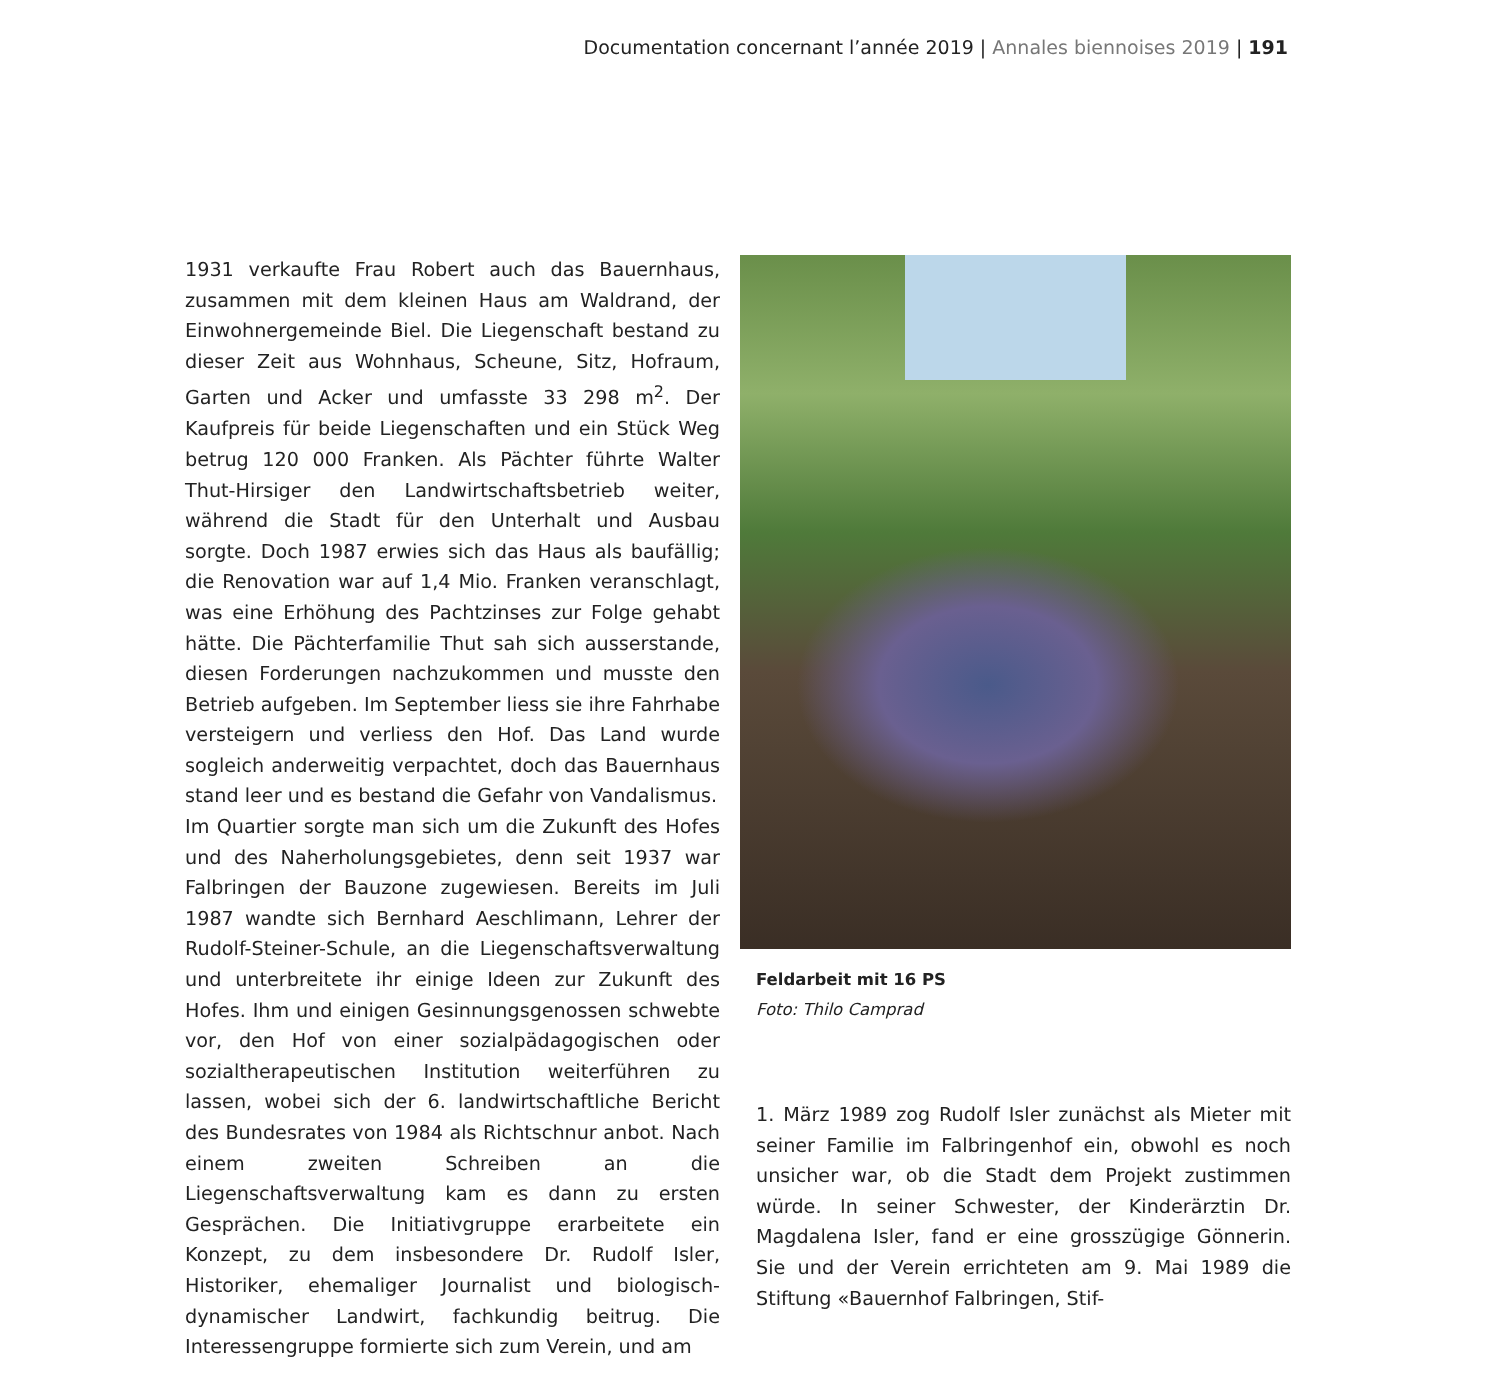Documentation concernant l’année 2019 | Annales biennoises 2019 | 191
1931 verkaufte Frau Robert auch das Bauernhaus, zusammen mit dem kleinen Haus am Waldrand, der Einwohnergemeinde Biel. Die Liegenschaft bestand zu dieser Zeit aus Wohnhaus, Scheune, Sitz, Hofraum, Garten und Acker und umfasste 33 298 m<sup>2</sup>. Der Kaufpreis für beide Liegenschaften und ein Stück Weg betrug 120 000 Franken. Als Pächter führte Walter Thut-Hirsiger den Landwirtschaftsbetrieb weiter, während die Stadt für den Unterhalt und Ausbau sorgte. Doch 1987 erwies sich das Haus als baufällig; die Renovation war auf 1,4 Mio. Franken veranschlagt, was eine Erhöhung des Pachtzinses zur Folge gehabt hätte. Die Pächterfamilie Thut sah sich ausserstande, diesen Forderungen nachzukommen und musste den Betrieb aufgeben. Im September liess sie ihre Fahrhabe versteigern und verliess den Hof. Das Land wurde sogleich anderweitig verpachtet, doch das Bauernhaus stand leer und es bestand die Gefahr von Vandalismus.
Im Quartier sorgte man sich um die Zukunft des Hofes und des Naherholungsgebietes, denn seit 1937 war Falbringen der Bauzone zugewiesen. Bereits im Juli 1987 wandte sich Bernhard Aeschlimann, Lehrer der Rudolf-Steiner-Schule, an die Liegenschaftsverwaltung und unterbreitete ihr einige Ideen zur Zukunft des Hofes. Ihm und einigen Gesinnungsgenossen schwebte vor, den Hof von einer sozialpädagogischen oder sozialtherapeutischen Institution weiterführen zu lassen, wobei sich der 6. landwirtschaftliche Bericht des Bundesrates von 1984 als Richtschnur anbot. Nach einem zweiten Schreiben an die Liegenschaftsverwaltung kam es dann zu ersten Gesprächen. Die Initiativgruppe erarbeitete ein Konzept, zu dem insbesondere Dr. Rudolf Isler, Historiker, ehemaliger Journalist und biologisch-dynamischer Landwirt, fachkundig beitrug. Die Interessengruppe formierte sich zum Verein, und am
Feldarbeit mit 16 PS
Foto: Thilo Camprad
1. März 1989 zog Rudolf Isler zunächst als Mieter mit seiner Familie im Falbringenhof ein, obwohl es noch unsicher war, ob die Stadt dem Projekt zustimmen würde. In seiner Schwester, der Kinderärztin Dr. Magdalena Isler, fand er eine grosszügige Gönnerin. Sie und der Verein errichteten am 9. Mai 1989 die Stiftung «Bauernhof Falbringen, Stif-